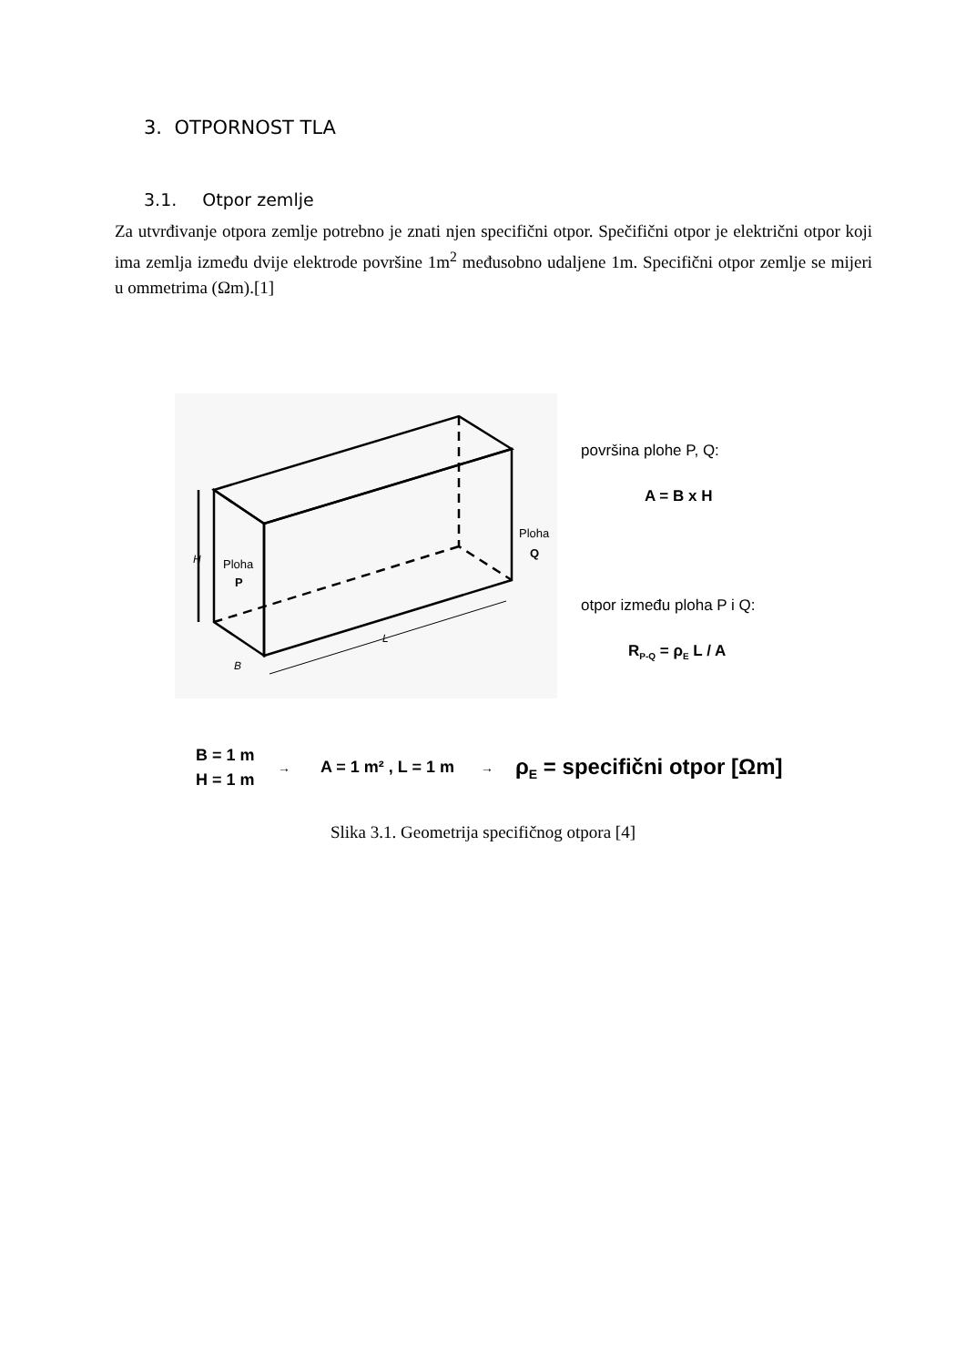3. OTPORNOST TLA
3.1. Otpor zemlje
Za utvrđivanje otpora zemlje potrebno je znati njen specifični otpor. Spečifični otpor je električni otpor koji ima zemlja između dvije elektrode površine 1m<sup>2</sup> međusobno udaljene 1m. Specifični otpor zemlje se mijeri u ommetrima (Ωm).[1]
H
Ploha
P
Ploha
Q
L
B
površina plohe P, Q:
A = B x H
otpor između ploha P i Q:
RP-Q = ρE L / A
B = 1 m
H = 1 m
→
A = 1 m² , L = 1 m
→
ρE = specifični otpor [Ωm]
Slika 3.1. Geometrija specifičnog otpora [4]